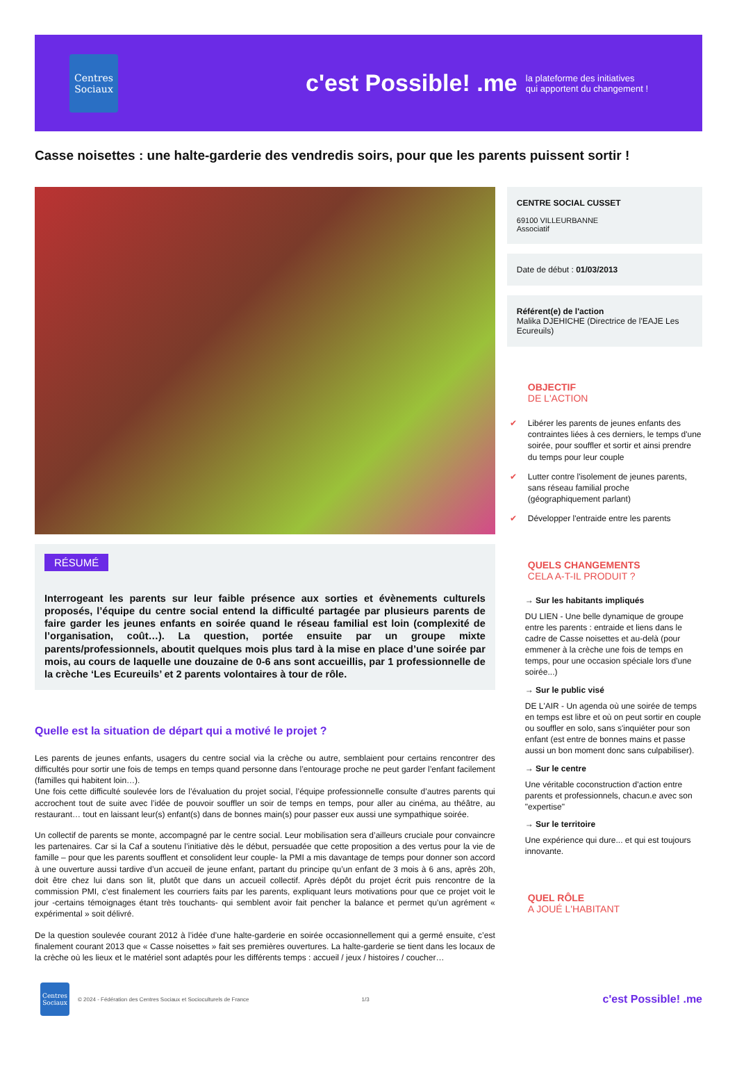Centres Sociaux
c'est Possible! .me
la plateforme des initiatives
qui apportent du changement !
Casse noisettes : une halte-garderie des vendredis soirs, pour que les parents puissent sortir !
RÉSUMÉ
Interrogeant les parents sur leur faible présence aux sorties et évènements culturels proposés, l’équipe du centre social entend la difficulté partagée par plusieurs parents de faire garder les jeunes enfants en soirée quand le réseau familial est loin (complexité de l’organisation, coût…). La question, portée ensuite par un groupe mixte parents/professionnels, aboutit quelques mois plus tard à la mise en place d’une soirée par mois, au cours de laquelle une douzaine de 0-6 ans sont accueillis, par 1 professionnelle de la crèche ‘Les Ecureuils’ et 2 parents volontaires à tour de rôle.
Quelle est la situation de départ qui a motivé le projet ?
Les parents de jeunes enfants, usagers du centre social via la crèche ou autre, semblaient pour certains rencontrer des difficultés pour sortir une fois de temps en temps quand personne dans l’entourage proche ne peut garder l’enfant facilement (familles qui habitent loin…).
Une fois cette difficulté soulevée lors de l’évaluation du projet social, l’équipe professionnelle consulte d’autres parents qui accrochent tout de suite avec l’idée de pouvoir souffler un soir de temps en temps, pour aller au cinéma, au théâtre, au restaurant… tout en laissant leur(s) enfant(s) dans de bonnes main(s) pour passer eux aussi une sympathique soirée.
Un collectif de parents se monte, accompagné par le centre social. Leur mobilisation sera d’ailleurs cruciale pour convaincre les partenaires. Car si la Caf a soutenu l’initiative dès le début, persuadée que cette proposition a des vertus pour la vie de famille – pour que les parents soufflent et consolident leur couple- la PMI a mis davantage de temps pour donner son accord à une ouverture aussi tardive d’un accueil de jeune enfant, partant du principe qu’un enfant de 3 mois à 6 ans, après 20h, doit être chez lui dans son lit, plutôt que dans un accueil collectif. Après dépôt du projet écrit puis rencontre de la commission PMI, c’est finalement les courriers faits par les parents, expliquant leurs motivations pour que ce projet voit le jour -certains témoignages étant très touchants- qui semblent avoir fait pencher la balance et permet qu’un agrément « expérimental » soit délivré.
De la question soulevée courant 2012 à l’idée d’une halte-garderie en soirée occasionnellement qui a germé ensuite, c’est finalement courant 2013 que « Casse noisettes » fait ses premières ouvertures. La halte-garderie se tient dans les locaux de la crèche où les lieux et le matériel sont adaptés pour les différents temps : accueil / jeux / histoires / coucher…
CENTRE SOCIAL CUSSET
69100 VILLEURBANNE
Associatif
Date de début : 01/03/2013
Référent(e) de l'action
Malika DJEHICHE (Directrice de l'EAJE Les Ecureuils)
OBJECTIF
DE L'ACTION
✔ Libérer les parents de jeunes enfants des contraintes liées à ces derniers, le temps d'une soirée, pour souffler et sortir et ainsi prendre du temps pour leur couple
✔ Lutter contre l'isolement de jeunes parents, sans réseau familial proche (géographiquement parlant)
✔ Développer l'entraide entre les parents
QUELS CHANGEMENTS
CELA A-T-IL PRODUIT ?
→ Sur les habitants impliqués
DU LIEN - Une belle dynamique de groupe entre les parents : entraide et liens dans le cadre de Casse noisettes et au-delà (pour emmener à la crèche une fois de temps en temps, pour une occasion spéciale lors d'une soirée...)
→ Sur le public visé
DE L'AIR - Un agenda où une soirée de temps en temps est libre et où on peut sortir en couple ou souffler en solo, sans s'inquiéter pour son enfant (est entre de bonnes mains et passe aussi un bon moment donc sans culpabiliser).
→ Sur le centre
Une véritable coconstruction d'action entre parents et professionnels, chacun.e avec son "expertise"
→ Sur le territoire
Une expérience qui dure... et qui est toujours innovante.
QUEL RÔLE
A JOUÉ L'HABITANT
Centres Sociaux
© 2024 - Fédération des Centres Sociaux et Socioculturels de France 1/3 c'est Possible! .me